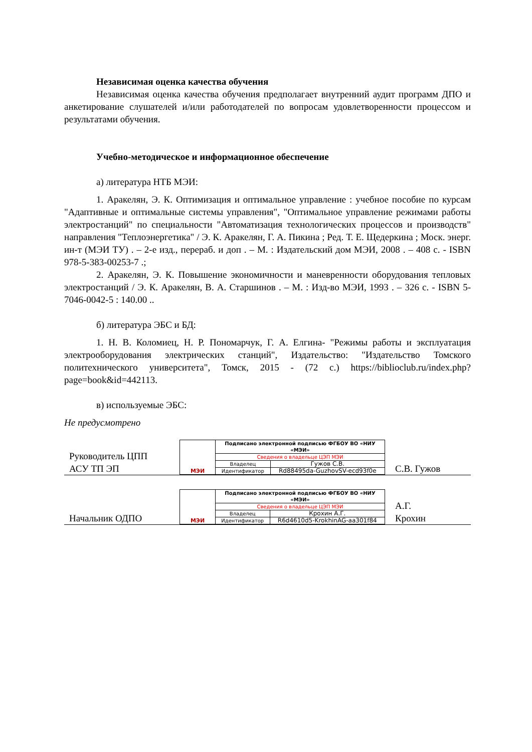Независимая оценка качества обучения
Независимая оценка качества обучения предполагает внутренний аудит программ ДПО и анкетирование слушателей и/или работодателей по вопросам удовлетворенности процессом и результатами обучения.
Учебно-методическое и информационное обеспечение
а) литература НТБ МЭИ:
1. Аракелян, Э. К. Оптимизация и оптимальное управление : учебное пособие по курсам "Адаптивные и оптимальные системы управления", "Оптимальное управление режимами работы электростанций" по специальности "Автоматизация технологических процессов и производств" направления "Теплоэнергетика" / Э. К. Аракелян, Г. А. Пикина ; Ред. Т. Е. Щедеркина ; Моск. энерг. ин-т (МЭИ ТУ) . – 2-е изд., перераб. и доп . – М. : Издательский дом МЭИ, 2008 . – 408 с. - ISBN 978-5-383-00253-7 .;
2. Аракелян, Э. К. Повышение экономичности и маневренности оборудования тепловых электростанций / Э. К. Аракелян, В. А. Старшинов . – М. : Изд-во МЭИ, 1993 . – 326 с. - ISBN 5-7046-0042-5 : 140.00 ..
б) литература ЭБС и БД:
1. Н. В. Коломиец, Н. Р. Пономарчук, Г. А. Елгина- "Режимы работы и эксплуатация электрооборудования электрических станций", Издательство: "Издательство Томского политехнического университета", Томск, 2015 - (72 с.) https://biblioclub.ru/index.php?page=book&id=442113.
в) используемые ЭБС:
Не предусмотрено
| Руководитель ЦПП АСУ ТП ЭП | / МЭИ / Подписано электронной подписью ФГБОУ ВО «НИУ «МЭИ» / / / / Сведения о владельце ЦЭП МЭИ / / / / Владелец / Гужов С.В. / / / Идентификатор / Rd88495da-GuzhovSV-ecd93f0e / | С.В. Гужов |
| Начальник ОДПО | / МЭИ / Подписано электронной подписью ФГБОУ ВО «НИУ «МЭИ» / / / / Сведения о владельце ЦЭП МЭИ / / / / Владелец / Крохин А.Г. / / / Идентификатор / R6d4610d5-KrokhinAG-aa301f84 / | А.Г. Крохин |